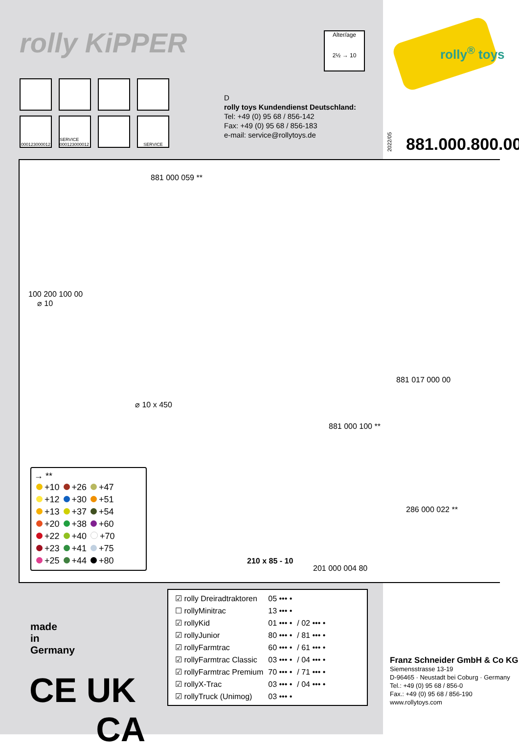rolly KiPPER
000123000012
SERVICE 000123000012
SERVICE
Alter/age
2½ → 10
rolly<sup>®</sup> toys
D
rolly toys Kundendienst Deutschland:
Tel: +49 (0) 95 68 / 856-142
Fax: +49 (0) 95 68 / 856-183
e-mail: service@rollytoys.de
2022/05
881.000.800.00
881 000 059 **
100 200 100 00
⌀ 10
⌀ 10 x 450
881 000 100 **
881 017 000 00
286 000 022 **
210 x 85 - 10
201 000 004 80
→ **
| +10 | +26 | +47 |
| +12 | +30 | +51 |
| +13 | +37 | +54 |
| +20 | +38 | +60 |
| +22 | +40 | +70 |
| +23 | +41 | +75 |
| +25 | +44 | +80 |
| ☑ rolly Dreiradtraktoren | 05 ••• • | |
| ☐ rollyMinitrac | 13 ••• • | |
| ☑ rollyKid | 01 ••• • | / 02 ••• • |
| ☑ rollyJunior | 80 ••• • | / 81 ••• • |
| ☑ rollyFarmtrac | 60 ••• • | / 61 ••• • |
| ☑ rollyFarmtrac Classic | 03 ••• • | / 04 ••• • |
| ☑ rollyFarmtrac Premium | 70 ••• • | / 71 ••• • |
| ☑ rollyX-Trac | 03 ••• • | / 04 ••• • |
| ☑ rollyTruck (Unimog) | 03 ••• • | |
made
in
Germany
CE UK
CA
Franz Schneider GmbH & Co KG
Siemensstrasse 13-19
D-96465 · Neustadt bei Coburg · Germany
Tel.: +49 (0) 95 68 / 856-0
Fax.: +49 (0) 95 68 / 856-190
www.rollytoys.com